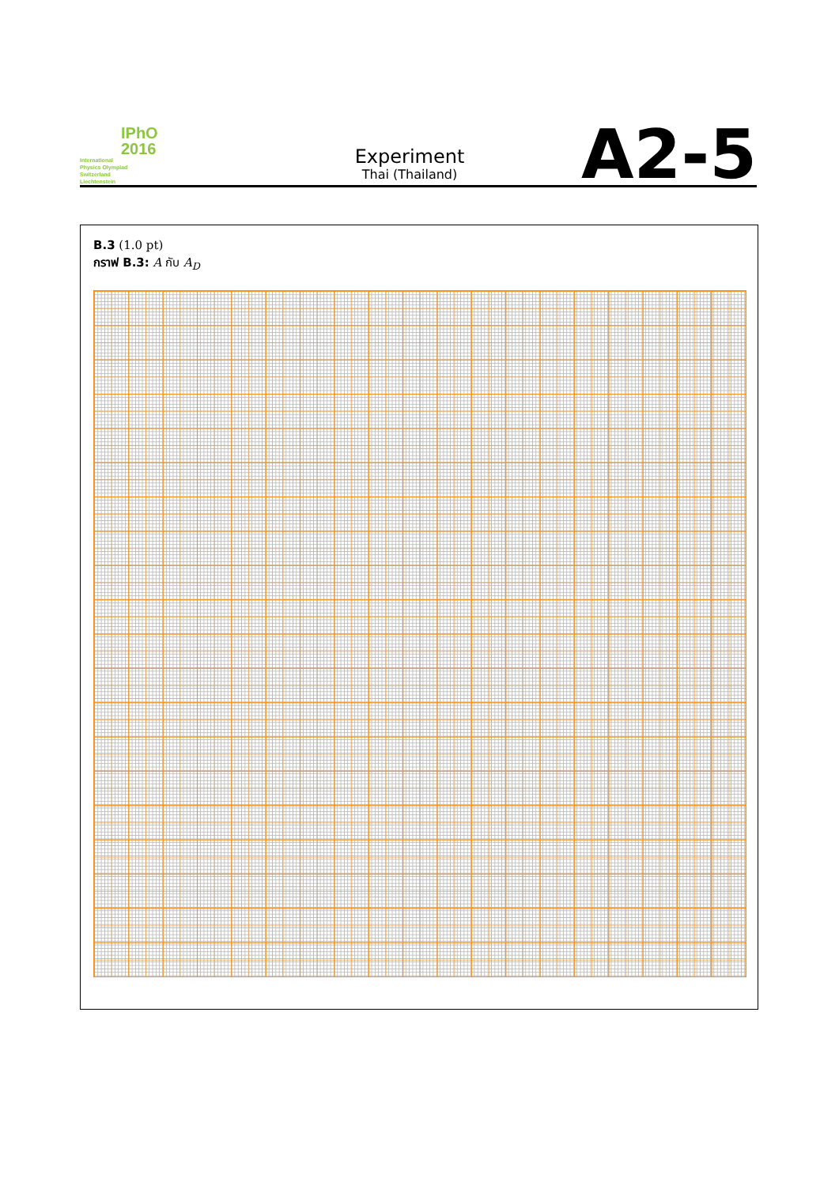IPhO
2016
International
Physics Olympiad
Switzerland
Liechtenstein
Experiment
Thai (Thailand)
A2-5
B.3 (1.0 pt)
กราฟ B.3: A กับ A<sub>D</sub>